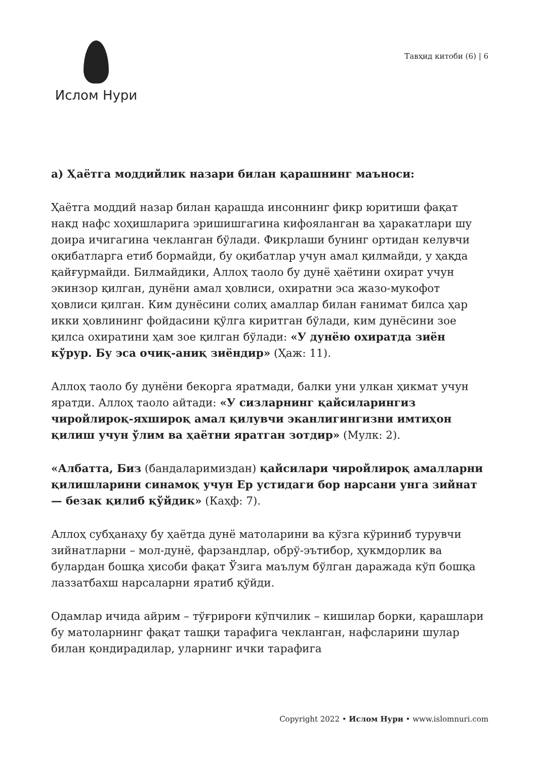Ислом Нури
Тавҳид китоби (6) | 6
а) Ҳаётга моддийлик назари билан қарашнинг маъноси:
Ҳаётга моддий назар билан қарашда инсоннинг фикр юритиши фақат накд нафс хоҳишларига эришишгагина кифояланган ва ҳаракатлари шу доира ичигагина чекланган бўлади. Фикрлаши бунинг ортидан келувчи оқибатларга етиб бормайди, бу оқибатлар учун амал қилмайди, у ҳақда қайғурмайди. Билмайдики, Аллоҳ таоло бу дунё ҳаётини охират учун экинзор қилган, дунёни амал ҳовлиси, охиратни эса жазо-мукофот ҳовлиси қилган. Ким дунёсини солиҳ амаллар билан ғанимат билса ҳар икки ҳовлининг фойдасини қўлга киритган бўлади, ким дунёсини зое қилса охиратини ҳам зое қилган бўлади: «У дунёю охиратда зиён кўрур. Бу эса очиқ-аниқ зиёндир» (Ҳаж: 11).
Аллоҳ таоло бу дунёни бекорга яратмади, балки уни улкан ҳикмат учун яратди. Аллоҳ таоло айтади: «У сизларнинг қайсиларингиз чиройлироқ-яхшироқ амал қилувчи эканлигингизни имтиҳон қилиш учун ўлим ва ҳаётни яратган зотдир» (Мулк: 2).
«Албатта, Биз (бандаларимиздан) қайсилари чиройлироқ амалларни қилишларини синамоқ учун Ер устидаги бор нарсани унга зийнат — безак қилиб қўйдик» (Каҳф: 7).
Аллоҳ субҳанаҳу бу ҳаётда дунё матоларини ва кўзга кўриниб турувчи зийнатларни – мол-дунё, фарзандлар, обрў-эътибор, ҳукмдорлик ва булардан бошқа ҳисоби фақат Ўзига маълум бўлган даражада кўп бошқа лаззатбахш нарсаларни яратиб қўйди.
Одамлар ичида айрим – тўғрироғи кўпчилик – кишилар борки, қарашлари бу матоларнинг фақат ташқи тарафига чекланган, нафсларини шулар билан қондирадилар, уларнинг ички тарафига
Copyright 2022 • Ислом Нури • www.islomnuri.com